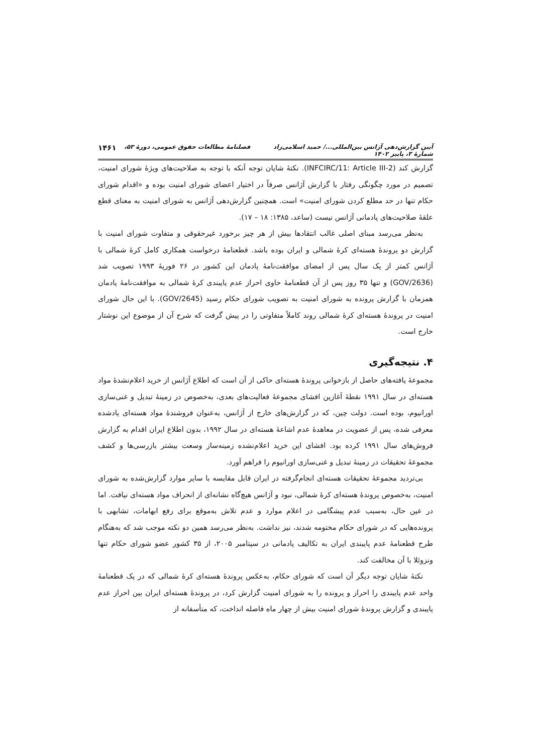آیین گزارش‌دهی آژانس بین‌المللی.../ حمید اسلامی‌زاد فصلنامهٔ مطالعات حقوق عمومی، دورهٔ ۵۳، شمارهٔ ۳، پاییز ۱۴۰۲ ۱۴۶۱
گزارش کند (INFCIRC/11: Article III-2). نکتهٔ شایان توجه آنکه با توجه به صلاحیت‌های ویژهٔ شورای امنیت، تصمیم در مورد چگونگی رفتار با گزارش آژانس صرفاً در اختیار اعضای شورای امنیت بوده و «اقدام شورای حکام تنها در حد مطلع کردن شورای امنیت» است. همچنین گزارش‌دهی آژانس به شورای امنیت به معنای قطع علقهٔ صلاحیت‌های پادمانی آژانس نیست (ساعد، ۱۳۸۵: ۱۸ – ۱۷).
به‌نظر می‌رسد مبنای اصلی غالب انتقادها بیش از هر چیز برخورد غیرحقوقی و متفاوت شورای امنیت با گزارش دو پروندهٔ هسته‌ای کرهٔ شمالی و ایران بوده باشد. قطعنامهٔ درخواست همکاری کامل کرهٔ شمالی با آژانس کمتر از یک سال پس از امضای موافقت‌نامهٔ پادمان این کشور در ۲۶ فوریهٔ ۱۹۹۳ تصویب شد (GOV/2636) و تنها ۳۵ روز پس از آن قطعنامهٔ حاوی احراز عدم پایبندی کرهٔ شمالی به موافقت‌نامهٔ پادمان همزمان با گزارش پرونده به شورای امنیت به تصویب شورای حکام رسید (GOV/2645). با این حال شورای امنیت در پروندهٔ هسته‌ای کرهٔ شمالی روند کاملاً متفاوتی را در پیش گرفت که شرح آن از موضوع این نوشتار خارج است.
۴. نتیجه‌گیری
مجموعهٔ یافته‌های حاصل از بازخوانی پروندهٔ هسته‌ای حاکی از آن است که اطلاع آژانس از خرید اعلام‌نشدهٔ مواد هسته‌ای در سال ۱۹۹۱ نقطهٔ آغازین افشای مجموعهٔ فعالیت‌های بعدی، به‌خصوص در زمینهٔ تبدیل و غنی‌سازی اورانیوم، بوده است. دولت چین، که در گزارش‌های خارج از آژانس، به‌عنوان فروشندهٔ مواد هسته‌ای یادشده معرفی شده، پس از عضویت در معاهدهٔ عدم اشاعهٔ هسته‌ای در سال ۱۹۹۲، بدون اطلاع ایران اقدام به گزارش فروش‌های سال ۱۹۹۱ کرده بود. افشای این خرید اعلام‌نشده زمینه‌ساز وسعت بیشتر بازرسی‌ها و کشف مجموعهٔ تحقیقات در زمینهٔ تبدیل و غنی‌سازی اورانیوم را فراهم آورد.
بی‌تردید مجموعهٔ تحقیقات هسته‌ای انجام‌گرفته در ایران قابل مقایسه با سایر موارد گزارش‌شده به شورای امنیت، به‌خصوص پروندهٔ هسته‌ای کرهٔ شمالی، نبود و آژانس هیچ‌گاه نشانه‌ای از انحراف مواد هسته‌ای نیافت. اما در عین حال، به‌سبب عدم پیشگامی در اعلام موارد و عدم تلاش به‌موقع برای رفع ابهامات، تشابهی با پرونده‌هایی که در شورای حکام مختومه شدند، نیز نداشت. به‌نظر می‌رسد همین دو نکته موجب شد که به‌هنگام طرح قطعنامهٔ عدم پایبندی ایران به تکالیف پادمانی در سپتامبر ۲۰۰۵، از ۳۵ کشور عضو شورای حکام تنها ونزوئلا با آن مخالفت کند.
نکتهٔ شایان توجه دیگر آن است که شورای حکام، به‌عکس پروندهٔ هسته‌ای کرهٔ شمالی که در یک قطعنامهٔ واحد عدم پایبندی را احراز و پرونده را به شورای امنیت گزارش کرد، در پروندهٔ هسته‌ای ایران بین احراز عدم پایبندی و گزارش پروندهٔ شورای امنیت بیش از چهار ماه فاصله انداخت، که متأسفانه از